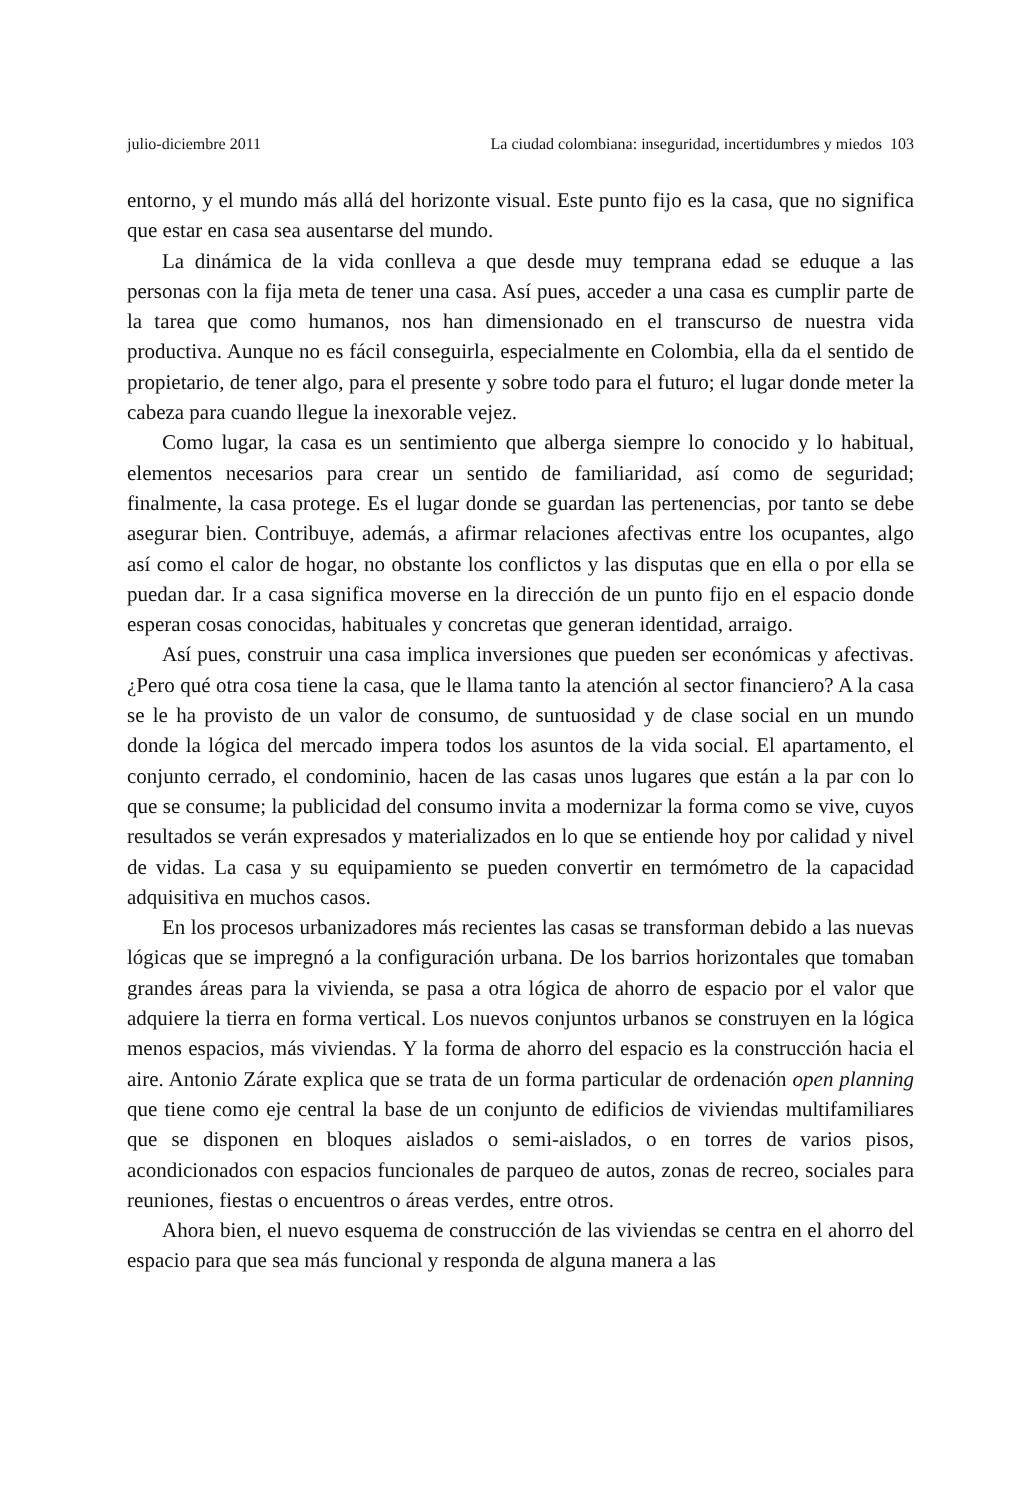julio-diciembre 2011 La ciudad colombiana: inseguridad, incertidumbres y miedos 103
entorno, y el mundo más allá del horizonte visual. Este punto fijo es la casa, que no significa que estar en casa sea ausentarse del mundo.
La dinámica de la vida conlleva a que desde muy temprana edad se eduque a las personas con la fija meta de tener una casa. Así pues, acceder a una casa es cumplir parte de la tarea que como humanos, nos han dimensionado en el transcurso de nuestra vida productiva. Aunque no es fácil conseguirla, especialmente en Colombia, ella da el sentido de propietario, de tener algo, para el presente y sobre todo para el futuro; el lugar donde meter la cabeza para cuando llegue la inexorable vejez.
Como lugar, la casa es un sentimiento que alberga siempre lo conocido y lo habitual, elementos necesarios para crear un sentido de familiaridad, así como de seguridad; finalmente, la casa protege. Es el lugar donde se guardan las pertenencias, por tanto se debe asegurar bien. Contribuye, además, a afirmar relaciones afectivas entre los ocupantes, algo así como el calor de hogar, no obstante los conflictos y las disputas que en ella o por ella se puedan dar. Ir a casa significa moverse en la dirección de un punto fijo en el espacio donde esperan cosas conocidas, habituales y concretas que generan identidad, arraigo.
Así pues, construir una casa implica inversiones que pueden ser económicas y afectivas. ¿Pero qué otra cosa tiene la casa, que le llama tanto la atención al sector financiero? A la casa se le ha provisto de un valor de consumo, de suntuosidad y de clase social en un mundo donde la lógica del mercado impera todos los asuntos de la vida social. El apartamento, el conjunto cerrado, el condominio, hacen de las casas unos lugares que están a la par con lo que se consume; la publicidad del consumo invita a modernizar la forma como se vive, cuyos resultados se verán expresados y materializados en lo que se entiende hoy por calidad y nivel de vidas. La casa y su equipamiento se pueden convertir en termómetro de la capacidad adquisitiva en muchos casos.
En los procesos urbanizadores más recientes las casas se transforman debido a las nuevas lógicas que se impregnó a la configuración urbana. De los barrios horizontales que tomaban grandes áreas para la vivienda, se pasa a otra lógica de ahorro de espacio por el valor que adquiere la tierra en forma vertical. Los nuevos conjuntos urbanos se construyen en la lógica menos espacios, más viviendas. Y la forma de ahorro del espacio es la construcción hacia el aire. Antonio Zárate explica que se trata de un forma particular de ordenación open planning que tiene como eje central la base de un conjunto de edificios de viviendas multifamiliares que se disponen en bloques aislados o semi-aislados, o en torres de varios pisos, acondicionados con espacios funcionales de parqueo de autos, zonas de recreo, sociales para reuniones, fiestas o encuentros o áreas verdes, entre otros.
Ahora bien, el nuevo esquema de construcción de las viviendas se centra en el ahorro del espacio para que sea más funcional y responda de alguna manera a las